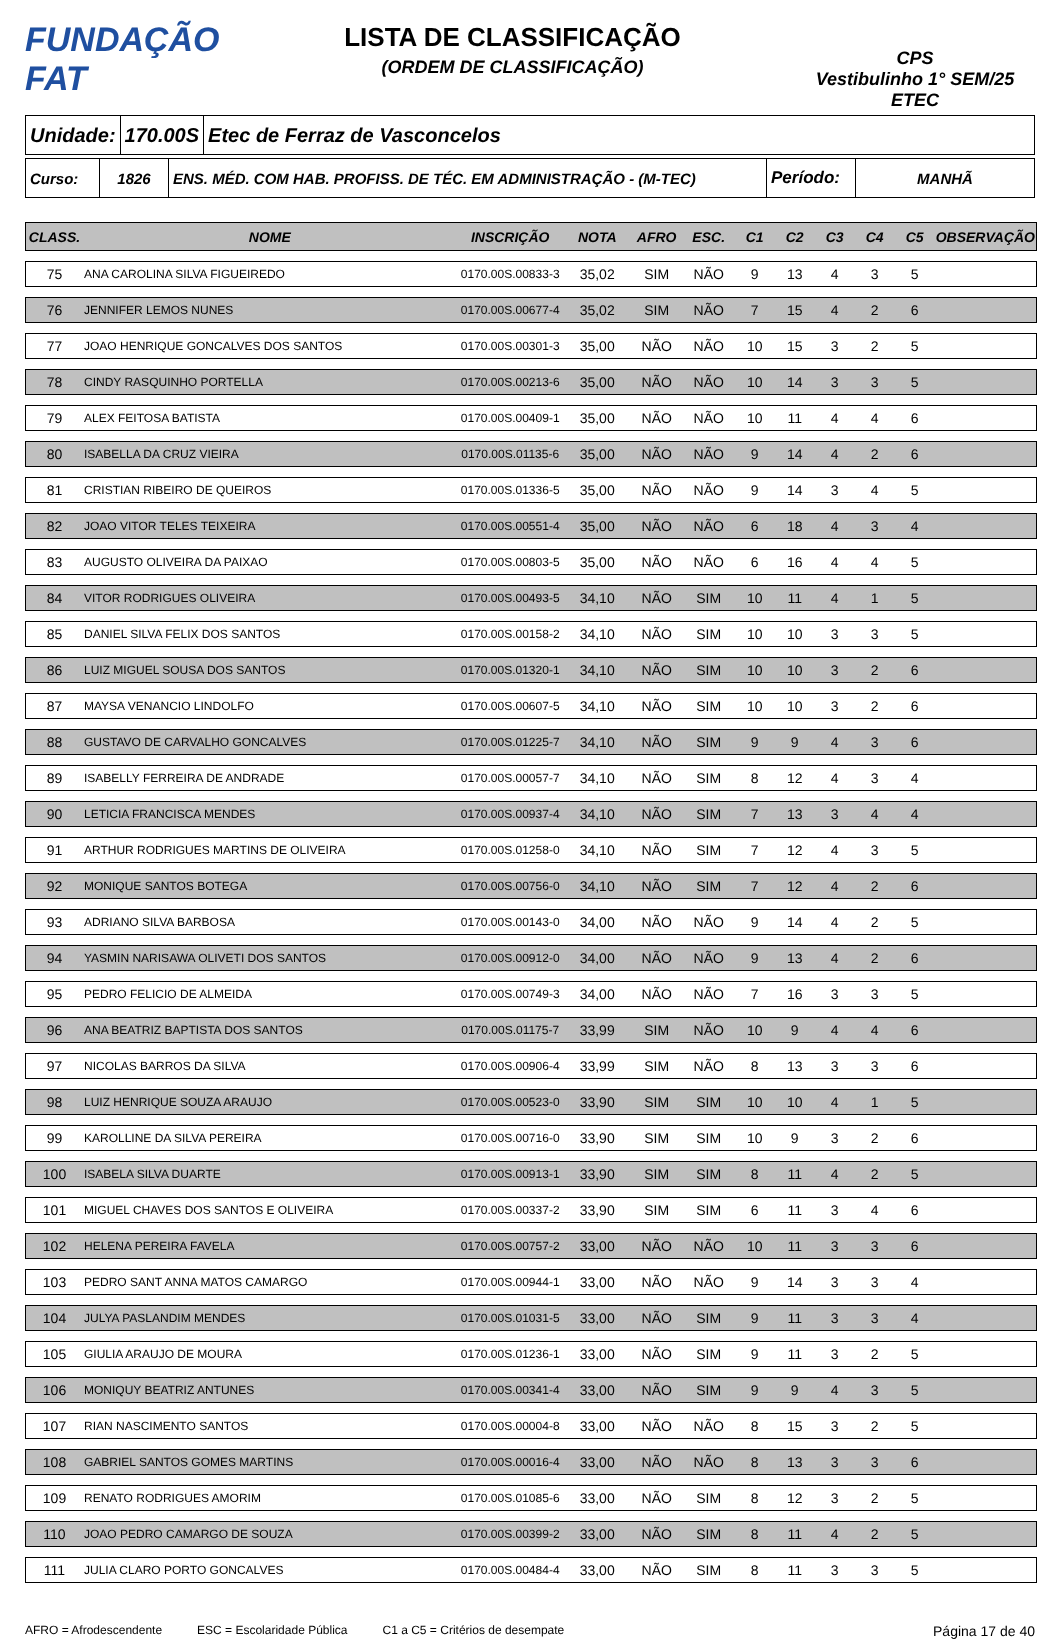FUNDAÇÃO FAT
LISTA DE CLASSIFICAÇÃO
(ORDEM DE CLASSIFICAÇÃO)
CPS
Vestibulinho 1° SEM/25
ETEC
Unidade: 170.00S Etec de Ferraz de Vasconcelos
Curso: 1826
ENS. MÉD. COM HAB. PROFISS. DE TÉC. EM ADMINISTRAÇÃO - (M-TEC)
Período:
MANHÃ
| CLASS. | NOME | INSCRIÇÃO | NOTA | AFRO | ESC. | C1 | C2 | C3 | C4 | C5 | OBSERVAÇÃO |
| --- | --- | --- | --- | --- | --- | --- | --- | --- | --- | --- | --- |
| 75 | ANA CAROLINA SILVA FIGUEIREDO | 0170.00S.00833-3 | 35,02 | SIM | NÃO | 9 | 13 | 4 | 3 | 5 | |
| 76 | JENNIFER LEMOS NUNES | 0170.00S.00677-4 | 35,02 | SIM | NÃO | 7 | 15 | 4 | 2 | 6 | |
| 77 | JOAO HENRIQUE GONCALVES DOS SANTOS | 0170.00S.00301-3 | 35,00 | NÃO | NÃO | 10 | 15 | 3 | 2 | 5 | |
| 78 | CINDY RASQUINHO PORTELLA | 0170.00S.00213-6 | 35,00 | NÃO | NÃO | 10 | 14 | 3 | 3 | 5 | |
| 79 | ALEX FEITOSA BATISTA | 0170.00S.00409-1 | 35,00 | NÃO | NÃO | 10 | 11 | 4 | 4 | 6 | |
| 80 | ISABELLA DA CRUZ VIEIRA | 0170.00S.01135-6 | 35,00 | NÃO | NÃO | 9 | 14 | 4 | 2 | 6 | |
| 81 | CRISTIAN RIBEIRO DE QUEIROS | 0170.00S.01336-5 | 35,00 | NÃO | NÃO | 9 | 14 | 3 | 4 | 5 | |
| 82 | JOAO VITOR TELES TEIXEIRA | 0170.00S.00551-4 | 35,00 | NÃO | NÃO | 6 | 18 | 4 | 3 | 4 | |
| 83 | AUGUSTO OLIVEIRA DA PAIXAO | 0170.00S.00803-5 | 35,00 | NÃO | NÃO | 6 | 16 | 4 | 4 | 5 | |
| 84 | VITOR RODRIGUES OLIVEIRA | 0170.00S.00493-5 | 34,10 | NÃO | SIM | 10 | 11 | 4 | 1 | 5 | |
| 85 | DANIEL SILVA FELIX DOS SANTOS | 0170.00S.00158-2 | 34,10 | NÃO | SIM | 10 | 10 | 3 | 3 | 5 | |
| 86 | LUIZ MIGUEL SOUSA DOS SANTOS | 0170.00S.01320-1 | 34,10 | NÃO | SIM | 10 | 10 | 3 | 2 | 6 | |
| 87 | MAYSA VENANCIO LINDOLFO | 0170.00S.00607-5 | 34,10 | NÃO | SIM | 10 | 10 | 3 | 2 | 6 | |
| 88 | GUSTAVO DE CARVALHO GONCALVES | 0170.00S.01225-7 | 34,10 | NÃO | SIM | 9 | 9 | 4 | 3 | 6 | |
| 89 | ISABELLY FERREIRA DE ANDRADE | 0170.00S.00057-7 | 34,10 | NÃO | SIM | 8 | 12 | 4 | 3 | 4 | |
| 90 | LETICIA FRANCISCA MENDES | 0170.00S.00937-4 | 34,10 | NÃO | SIM | 7 | 13 | 3 | 4 | 4 | |
| 91 | ARTHUR RODRIGUES MARTINS DE OLIVEIRA | 0170.00S.01258-0 | 34,10 | NÃO | SIM | 7 | 12 | 4 | 3 | 5 | |
| 92 | MONIQUE SANTOS BOTEGA | 0170.00S.00756-0 | 34,10 | NÃO | SIM | 7 | 12 | 4 | 2 | 6 | |
| 93 | ADRIANO SILVA BARBOSA | 0170.00S.00143-0 | 34,00 | NÃO | NÃO | 9 | 14 | 4 | 2 | 5 | |
| 94 | YASMIN NARISAWA OLIVETI DOS SANTOS | 0170.00S.00912-0 | 34,00 | NÃO | NÃO | 9 | 13 | 4 | 2 | 6 | |
| 95 | PEDRO FELICIO DE ALMEIDA | 0170.00S.00749-3 | 34,00 | NÃO | NÃO | 7 | 16 | 3 | 3 | 5 | |
| 96 | ANA BEATRIZ BAPTISTA DOS SANTOS | 0170.00S.01175-7 | 33,99 | SIM | NÃO | 10 | 9 | 4 | 4 | 6 | |
| 97 | NICOLAS BARROS DA SILVA | 0170.00S.00906-4 | 33,99 | SIM | NÃO | 8 | 13 | 3 | 3 | 6 | |
| 98 | LUIZ HENRIQUE SOUZA ARAUJO | 0170.00S.00523-0 | 33,90 | SIM | SIM | 10 | 10 | 4 | 1 | 5 | |
| 99 | KAROLLINE DA SILVA PEREIRA | 0170.00S.00716-0 | 33,90 | SIM | SIM | 10 | 9 | 3 | 2 | 6 | |
| 100 | ISABELA SILVA DUARTE | 0170.00S.00913-1 | 33,90 | SIM | SIM | 8 | 11 | 4 | 2 | 5 | |
| 101 | MIGUEL CHAVES DOS SANTOS E OLIVEIRA | 0170.00S.00337-2 | 33,90 | SIM | SIM | 6 | 11 | 3 | 4 | 6 | |
| 102 | HELENA PEREIRA FAVELA | 0170.00S.00757-2 | 33,00 | NÃO | NÃO | 10 | 11 | 3 | 3 | 6 | |
| 103 | PEDRO SANT ANNA MATOS CAMARGO | 0170.00S.00944-1 | 33,00 | NÃO | NÃO | 9 | 14 | 3 | 3 | 4 | |
| 104 | JULYA PASLANDIM MENDES | 0170.00S.01031-5 | 33,00 | NÃO | SIM | 9 | 11 | 3 | 3 | 4 | |
| 105 | GIULIA ARAUJO DE MOURA | 0170.00S.01236-1 | 33,00 | NÃO | SIM | 9 | 11 | 3 | 2 | 5 | |
| 106 | MONIQUY BEATRIZ ANTUNES | 0170.00S.00341-4 | 33,00 | NÃO | SIM | 9 | 9 | 4 | 3 | 5 | |
| 107 | RIAN NASCIMENTO SANTOS | 0170.00S.00004-8 | 33,00 | NÃO | NÃO | 8 | 15 | 3 | 2 | 5 | |
| 108 | GABRIEL SANTOS GOMES MARTINS | 0170.00S.00016-4 | 33,00 | NÃO | NÃO | 8 | 13 | 3 | 3 | 6 | |
| 109 | RENATO RODRIGUES AMORIM | 0170.00S.01085-6 | 33,00 | NÃO | SIM | 8 | 12 | 3 | 2 | 5 | |
| 110 | JOAO PEDRO CAMARGO DE SOUZA | 0170.00S.00399-2 | 33,00 | NÃO | SIM | 8 | 11 | 4 | 2 | 5 | |
| 111 | JULIA CLARO PORTO GONCALVES | 0170.00S.00484-4 | 33,00 | NÃO | SIM | 8 | 11 | 3 | 3 | 5 | |
AFRO = Afrodescendente ESC = Escolaridade Pública C1 a C5 = Critérios de desempate Página 17 de 40